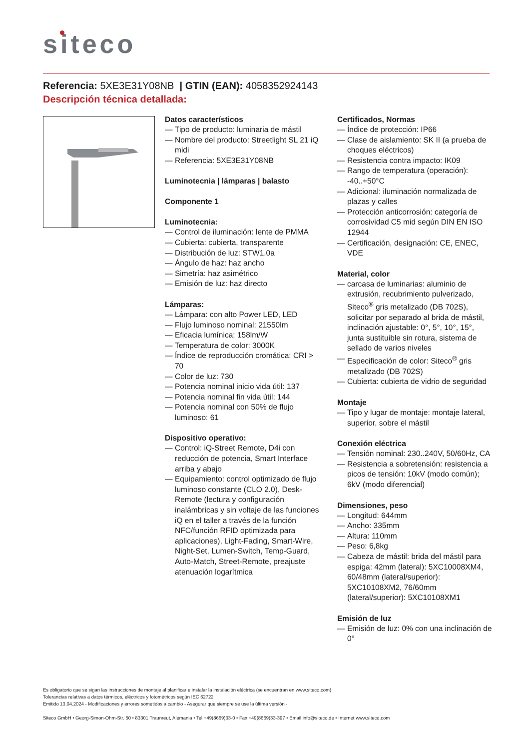siteco
Referencia: 5XE3E31Y08NB | GTIN (EAN): 4058352924143
Descripción técnica detallada:
Datos característicos
— Tipo de producto: luminaria de mástil
— Nombre del producto: Streetlight SL 21 iQ midi
— Referencia: 5XE3E31Y08NB
Luminotecnia | lámparas | balasto
Componente 1
Luminotecnia:
— Control de iluminación: lente de PMMA
— Cubierta: cubierta, transparente
— Distribución de luz: STW1.0a
— Ángulo de haz: haz ancho
— Simetría: haz asimétrico
— Emisión de luz: haz directo
Lámparas:
— Lámpara: con alto Power LED, LED
— Flujo luminoso nominal: 21550lm
— Eficacia lumínica: 158lm/W
— Temperatura de color: 3000K
— Índice de reproducción cromática: CRI > 70
— Color de luz: 730
— Potencia nominal inicio vida útil: 137
— Potencia nominal fin vida útil: 144
— Potencia nominal con 50% de flujo luminoso: 61
Dispositivo operativo:
— Control: iQ-Street Remote, D4i con reducción de potencia, Smart Interface arriba y abajo
— Equipamiento: control optimizado de flujo luminoso constante (CLO 2.0), Desk-Remote (lectura y configuración inalámbricas y sin voltaje de las funciones iQ en el taller a través de la función NFC/función RFID optimizada para aplicaciones), Light-Fading, Smart-Wire, Night-Set, Lumen-Switch, Temp-Guard, Auto-Match, Street-Remote, preajuste atenuación logarítmica
Certificados, Normas
— Índice de protección: IP66
— Clase de aislamiento: SK II (a prueba de choques eléctricos)
— Resistencia contra impacto: IK09
— Rango de temperatura (operación): -40..+50°C
— Adicional: iluminación normalizada de plazas y calles
— Protección anticorrosión: categoría de corrosividad C5 mid según DIN EN ISO 12944
— Certificación, designación: CE, ENEC, VDE
Material, color
— carcasa de luminarias: aluminio de extrusión, recubrimiento pulverizado, Siteco<sup>®</sup> gris metalizado (DB 702S), solicitar por separado al brida de mástil, inclinación ajustable: 0°, 5°, 10°, 15°, junta sustituible sin rotura, sistema de sellado de varios niveles
— Especificación de color: Siteco<sup>®</sup> gris metalizado (DB 702S)
— Cubierta: cubierta de vidrio de seguridad
Montaje
— Tipo y lugar de montaje: montaje lateral, superior, sobre el mástil
Conexión eléctrica
— Tensión nominal: 230..240V, 50/60Hz, CA
— Resistencia a sobretensión: resistencia a picos de tensión: 10kV (modo común); 6kV (modo diferencial)
Dimensiones, peso
— Longitud: 644mm
— Ancho: 335mm
— Altura: 110mm
— Peso: 6,8kg
— Cabeza de mástil: brida del mástil para espiga: 42mm (lateral): 5XC10008XM4, 60/48mm (lateral/superior): 5XC10108XM2, 76/60mm (lateral/superior): 5XC10108XM1
Emisión de luz
— Emisión de luz: 0% con una inclinación de 0°
Es obligatorio que se sigan las instrucciones de montaje al planificar e instalar la instalación eléctrica (se encuentran en www.siteco.com)
Tolerancias relativas a datos térmicos, eléctricos y fotométricos según IEC 62722
Emitido 13.04.2024 - Modificaciones y errores sometidos a cambio - Asegurar que siempre se use la última versión -
Siteco GmbH • Georg-Simon-Ohm-Str. 50 • 83301 Traunreut, Alemania • Tel +49(8669)33-0 • Fax +49(8669)33-397 • Email info@siteco.de • Internet www.siteco.com